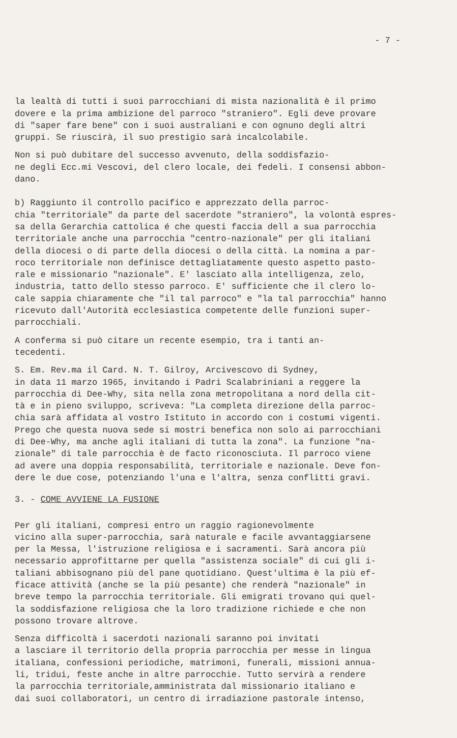- 7 -
la lealtà di tutti i suoi parrocchiani di mista nazionalità è il primo dovere e la prima ambizione del parroco "straniero". Egli deve provare di "saper fare bene" con i suoi australiani e con ognuno degli altri gruppi. Se riuscirà, il suo prestigio sarà incalcolabile.
Non si può dubitare del successo avvenuto, della soddisfazio- ne degli Ecc.mi Vescovi, del clero locale, dei fedeli. I consensi abbon- dano.
b) Raggiunto il controllo pacifico e apprezzato della parroc- chia "territoriale" da parte del sacerdote "straniero", la volontà espres- sa della Gerarchia cattolica é che questi faccia dell a sua parrocchia territoriale anche una parrocchia "centro-nazionale" per gli italiani della diocesi o di parte della diocesi o della città. La nomina a par- roco territoriale non definisce dettagliatamente questo aspetto pasto- rale e missionario "nazionale". E' lasciato alla intelligenza, zelo, industria, tatto dello stesso parroco. E' sufficiente che il clero lo- cale sappia chiaramente che "il tal parroco" e "la tal parrocchia" hanno ricevuto dall'Autorità ecclesiastica competente delle funzioni super- parrocchiali.
A conferma si può citare un recente esempio, tra i tanti an- tecedenti.
S. Em. Rev.ma il Card. N. T. Gilroy, Arcivescovo di Sydney, in data 11 marzo 1965, invitando i Padri Scalabriniani a reggere la parrocchia di Dee-Why, sita nella zona metropolitana a nord della cit- tà e in pieno sviluppo, scriveva: "La completa direzione della parroc- chia sarà affidata al vostro Istituto in accordo con i costumi vigenti. Prego che questa nuova sede si mostri benefica non solo ai parrocchiani di Dee-Why, ma anche agli italiani di tutta la zona". La funzione "na- zionale" di tale parrocchia è de facto riconosciuta. Il parroco viene ad avere una doppia responsabilità, territoriale e nazionale. Deve fon- dere le due cose, potenziando l'una e l'altra, senza conflitti gravi.
3. - COME AVVIENE LA FUSIONE
Per gli italiani, compresi entro un raggio ragionevolmente vicino alla super-parrocchia, sarà naturale e facile avvantaggiarsene per la Messa, l'istruzione religiosa e i sacramenti. Sarà ancora più necessario approfittarne per quella "assistenza sociale" di cui gli i- taliani abbisognano più del pane quotidiano. Quest'ultima è la più ef- ficace attività (anche se la più pesante) che renderà "nazionale" in breve tempo la parrocchia territoriale. Gli emigrati trovano qui quel- la soddisfazione religiosa che la loro tradizione richiede e che non possono trovare altrove.
Senza difficoltà i sacerdoti nazionali saranno poi invitati a lasciare il territorio della propria parrocchia per messe in lingua italiana, confessioni periodiche, matrimoni, funerali, missioni annua- li, tridui, feste anche in altre parrocchie. Tutto servirà a rendere la parrocchia territoriale,amministrata dal missionario italiano e dai suoi collaboratori, un centro di irradiazione pastorale intenso,